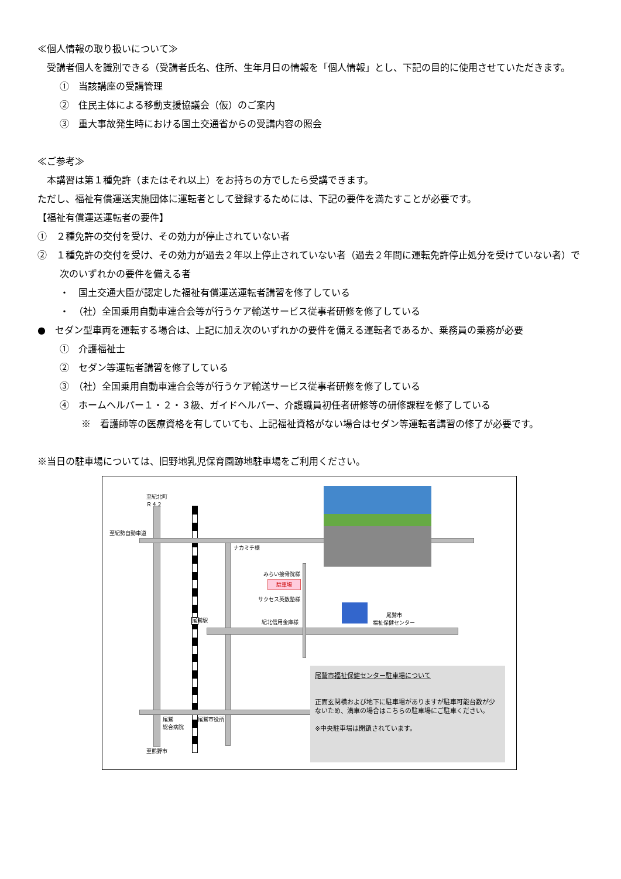≪個人情報の取り扱いについて≫
　受講者個人を識別できる（受講者氏名、住所、生年月日の情報を「個人情報」とし、下記の目的に使用させていただきます。
①　当該講座の受講管理
②　住民主体による移動支援協議会（仮）のご案内
③　重大事故発生時における国土交通省からの受講内容の照会
≪ご参考≫
　本講習は第１種免許（またはそれ以上）をお持ちの方でしたら受講できます。
ただし、福祉有償運送実施団体に運転者として登録するためには、下記の要件を満たすことが必要です。
【福祉有償運送運転者の要件】
①　２種免許の交付を受け、その効力が停止されていない者
②　１種免許の交付を受け、その効力が過去２年以上停止されていない者（過去２年間に運転免許停止処分を受けていない者）で次のいずれかの要件を備える者
・　国土交通大臣が認定した福祉有償運送運転者講習を修了している
・　（社）全国乗用自動車連合会等が行うケア輸送サービス従事者研修を修了している
●　セダン型車両を運転する場合は、上記に加え次のいずれかの要件を備える運転者であるか、乗務員の乗務が必要
①　介護福祉士
②　セダン等運転者講習を修了している
③　（社）全国乗用自動車連合会等が行うケア輸送サービス従事者研修を修了している
④　ホームヘルパー１・２・３級、ガイドヘルパー、介護職員初任者研修等の研修課程を修了している
※　看護師等の医療資格を有していても、上記福祉資格がない場合はセダン等運転者講習の修了が必要です。
※当日の駐車場については、旧野地乳児保育園跡地駐車場をご利用ください。
至紀北町
Ｒ４２
至紀勢自動車道
ナカミチ様
みらい接骨院様
駐車場
サクセス英数塾様
紀北信用金庫様
尾鷲市
福祉保健センター
尾鷲駅
尾鷲
総合病院
尾鷲市役所
至熊野市
尾鷲市福祉保健センター駐車場について
正面玄関横および地下に駐車場がありますが駐車可能台数が少ないため、満車の場合はこちらの駐車場にご駐車ください。
※中央駐車場は閉鎖されています。